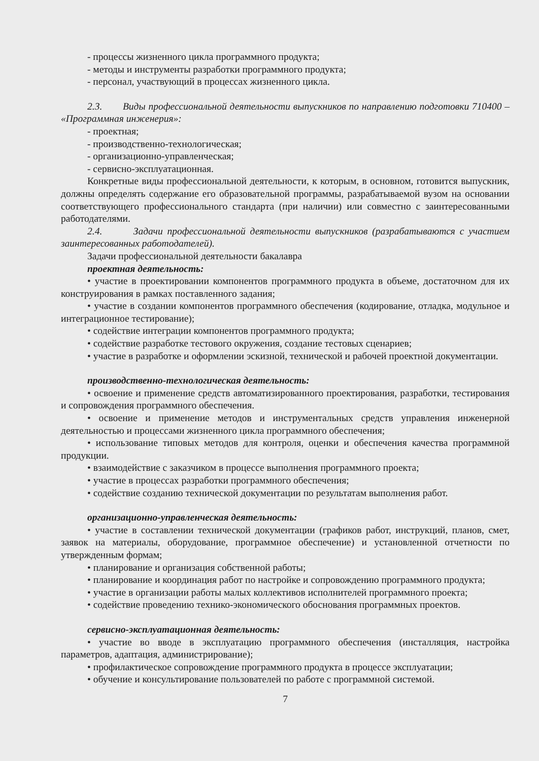- процессы жизненного цикла программного продукта;
- методы и инструменты разработки программного продукта;
- персонал, участвующий в процессах жизненного цикла.
2.3. Виды профессиональной деятельности выпускников по направлению подготовки 710400 – «Программная инженерия»:
- проектная;
- производственно-технологическая;
- организационно-управленческая;
- сервисно-эксплуатационная.
Конкретные виды профессиональной деятельности, к которым, в основном, готовится выпускник, должны определять содержание его образовательной программы, разрабатываемой вузом на основании соответствующего профессионального стандарта (при наличии) или совместно с заинтересованными работодателями.
2.4. Задачи профессиональной деятельности выпускников (разрабатываются с участием заинтересованных работодателей).
Задачи профессиональной деятельности бакалавра
проектная деятельность:
• участие в проектировании компонентов программного продукта в объеме, достаточном для их конструирования в рамках поставленного задания;
• участие в создании компонентов программного обеспечения (кодирование, отладка, модульное и интеграционное тестирование);
• содействие интеграции компонентов программного продукта;
• содействие разработке тестового окружения, создание тестовых сценариев;
• участие в разработке и оформлении эскизной, технической и рабочей проектной документации.
производственно-технологическая деятельность:
• освоение и применение средств автоматизированного проектирования, разработки, тестирования и сопровождения программного обеспечения.
• освоение и применение методов и инструментальных средств управления инженерной деятельностью и процессами жизненного цикла программного обеспечения;
• использование типовых методов для контроля, оценки и обеспечения качества программной продукции.
• взаимодействие с заказчиком в процессе выполнения программного проекта;
• участие в процессах разработки программного обеспечения;
• содействие созданию технической документации по результатам выполнения работ.
организационно-управленческая деятельность:
• участие в составлении технической документации (графиков работ, инструкций, планов, смет, заявок на материалы, оборудование, программное обеспечение) и установленной отчетности по утвержденным формам;
• планирование и организация собственной работы;
• планирование и координация работ по настройке и сопровождению программного продукта;
• участие в организации работы малых коллективов исполнителей программного проекта;
• содействие проведению технико-экономического обоснования программных проектов.
сервисно-эксплуатационная деятельность:
• участие во вводе в эксплуатацию программного обеспечения (инсталляция, настройка параметров, адаптация, администрирование);
• профилактическое сопровождение программного продукта в процессе эксплуатации;
• обучение и консультирование пользователей по работе с программной системой.
7